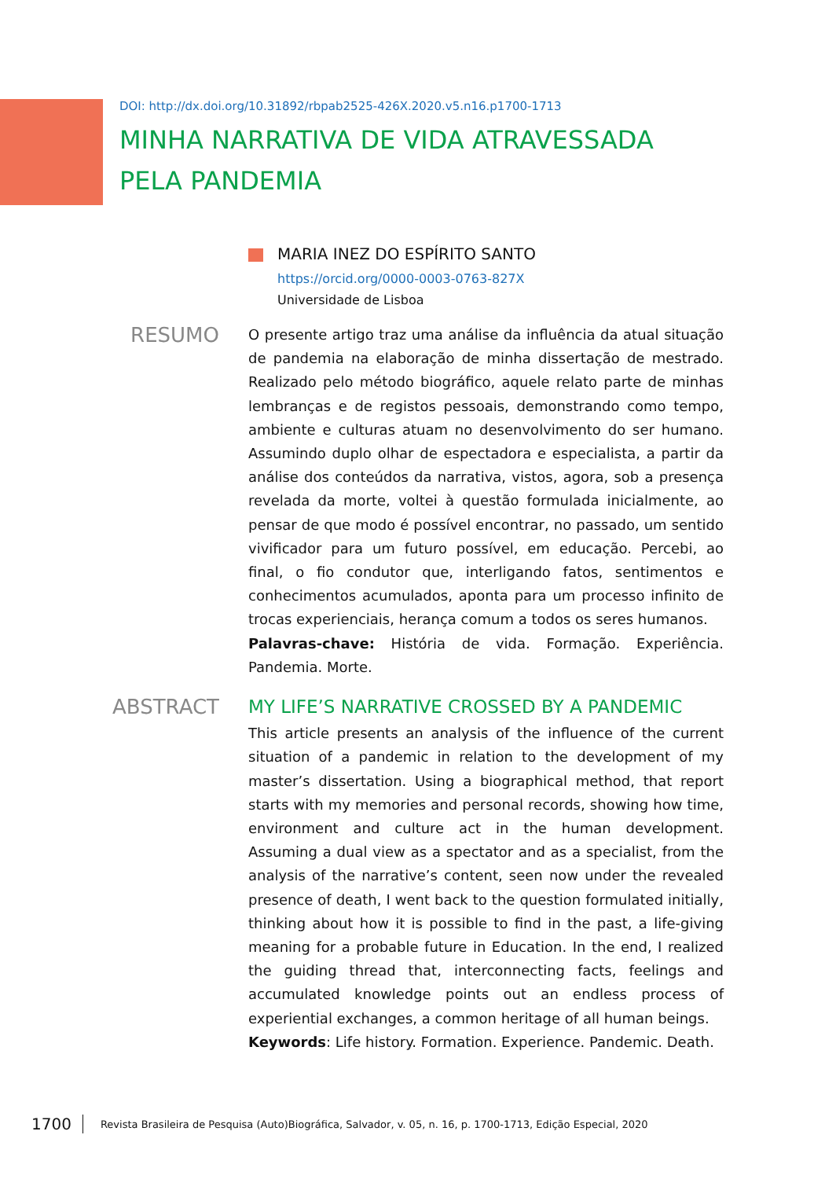DOI: http://dx.doi.org/10.31892/rbpab2525-426X.2020.v5.n16.p1700-1713
MINHA NARRATIVA DE VIDA ATRAVESSADA PELA PANDEMIA
MARIA INEZ DO ESPÍRITO SANTO
https://orcid.org/0000-0003-0763-827X
Universidade de Lisboa
RESUMO
O presente artigo traz uma análise da influência da atual situação de pandemia na elaboração de minha dissertação de mestrado. Realizado pelo método biográfico, aquele relato parte de minhas lembranças e de registos pessoais, demonstrando como tempo, ambiente e culturas atuam no desenvolvimento do ser humano. Assumindo duplo olhar de espectadora e especialista, a partir da análise dos conteúdos da narrativa, vistos, agora, sob a presença revelada da morte, voltei à questão formulada inicialmente, ao pensar de que modo é possível encontrar, no passado, um sentido vivificador para um futuro possível, em educação. Percebi, ao final, o fio condutor que, interligando fatos, sentimentos e conhecimentos acumulados, aponta para um processo infinito de trocas experienciais, herança comum a todos os seres humanos.
Palavras-chave: História de vida. Formação. Experiência. Pandemia. Morte.
ABSTRACT
MY LIFE’S NARRATIVE CROSSED BY A PANDEMIC
This article presents an analysis of the influence of the current situation of a pandemic in relation to the development of my master’s dissertation. Using a biographical method, that report starts with my memories and personal records, showing how time, environment and culture act in the human development. Assuming a dual view as a spectator and as a specialist, from the analysis of the narrative’s content, seen now under the revealed presence of death, I went back to the question formulated initially, thinking about how it is possible to find in the past, a life-giving meaning for a probable future in Education. In the end, I realized the guiding thread that, interconnecting facts, feelings and accumulated knowledge points out an endless process of experiential exchanges, a common heritage of all human beings.
Keywords: Life history. Formation. Experience. Pandemic. Death.
1700 Revista Brasileira de Pesquisa (Auto)Biográfica, Salvador, v. 05, n. 16, p. 1700-1713, Edição Especial, 2020